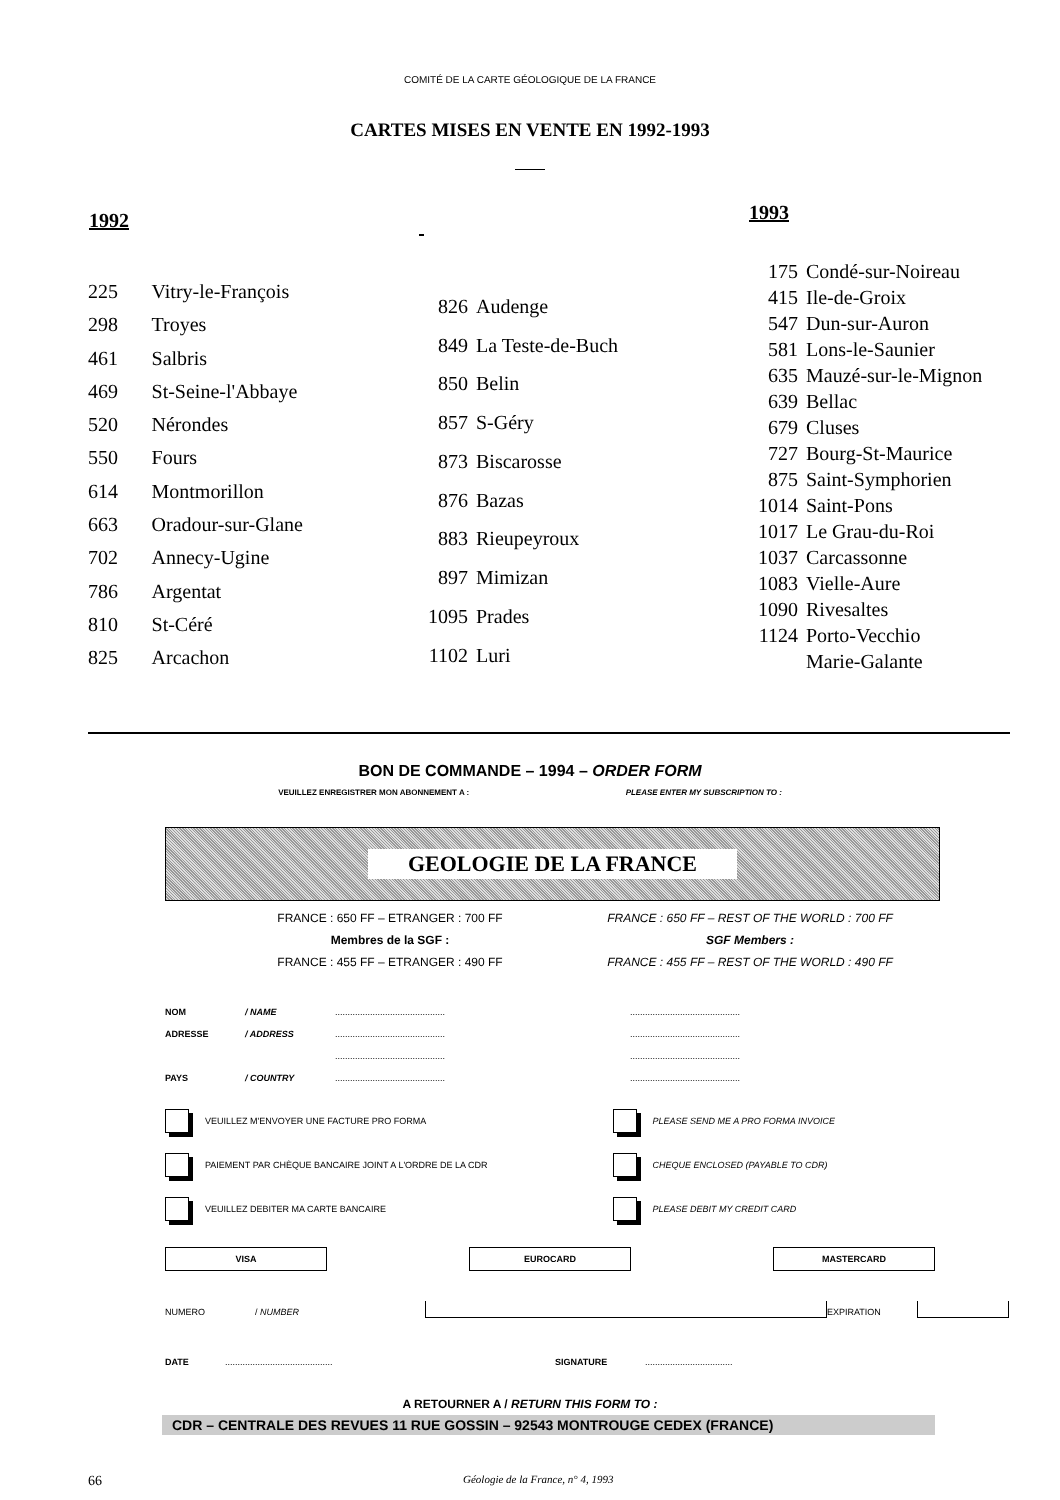COMITÉ DE LA CARTE GÉOLOGIQUE DE LA FRANCE
CARTES MISES EN VENTE EN 1992-1993
| 1992 | |
| --- | --- |
| 225 | Vitry-le-François |
| 298 | Troyes |
| 461 | Salbris |
| 469 | St-Seine-l'Abbaye |
| 520 | Nérondes |
| 550 | Fours |
| 614 | Montmorillon |
| 663 | Oradour-sur-Glane |
| 702 | Annecy-Ugine |
| 786 | Argentat |
| 810 | St-Céré |
| 825 | Arcachon |
| 826 | Audenge |
| 849 | La Teste-de-Buch |
| 850 | Belin |
| 857 | S-Géry |
| 873 | Biscarosse |
| 876 | Bazas |
| 883 | Rieupeyroux |
| 897 | Mimizan |
| 1095 | Prades |
| 1102 | Luri |
| 1993 | |
| --- | --- |
| 175 | Condé-sur-Noireau |
| 415 | Ile-de-Groix |
| 547 | Dun-sur-Auron |
| 581 | Lons-le-Saunier |
| 635 | Mauzé-sur-le-Mignon |
| 639 | Bellac |
| 679 | Cluses |
| 727 | Bourg-St-Maurice |
| 875 | Saint-Symphorien |
| 1014 | Saint-Pons |
| 1017 | Le Grau-du-Roi |
| 1037 | Carcassonne |
| 1083 | Vielle-Aure |
| 1090 | Rivesaltes |
| 1124 | Porto-Vecchio |
| | Marie-Galante |
BON DE COMMANDE – 1994 – ORDER FORM
VEUILLEZ ENREGISTRER MON ABONNEMENT A : PLEASE ENTER MY SUBSCRIPTION TO :
GEOLOGIE DE LA FRANCE
FRANCE : 650 FF – ETRANGER : 700 FF
Membres de la SGF :
FRANCE : 455 FF – ETRANGER : 490 FF
FRANCE : 650 FF – REST OF THE WORLD : 700 FF
SGF Members :
FRANCE : 455 FF – REST OF THE WORLD : 490 FF
NOM / NAME........................................................................................
ADRESSE / ADDRESS........................................................................................
........................................................................................
PAYS / COUNTRY........................................................................................
VEUILLEZ M'ENVOYER UNE FACTURE PRO FORMA
PLEASE SEND ME A PRO FORMA INVOICE
PAIEMENT PAR CHÈQUE BANCAIRE JOINT A L'ORDRE DE LA CDR
CHEQUE ENCLOSED (PAYABLE TO CDR)
VEUILLEZ DEBITER MA CARTE BANCAIRE
PLEASE DEBIT MY CREDIT CARD
VISA EUROCARD MASTERCARD
NUMERO / NUMBER EXPIRATION
DATE........................................... SIGNATURE...................................
A RETOURNER A / RETURN THIS FORM TO :
CDR – CENTRALE DES REVUES 11 RUE GOSSIN – 92543 MONTROUGE CEDEX (FRANCE)
66 Géologie de la France, n° 4, 1993